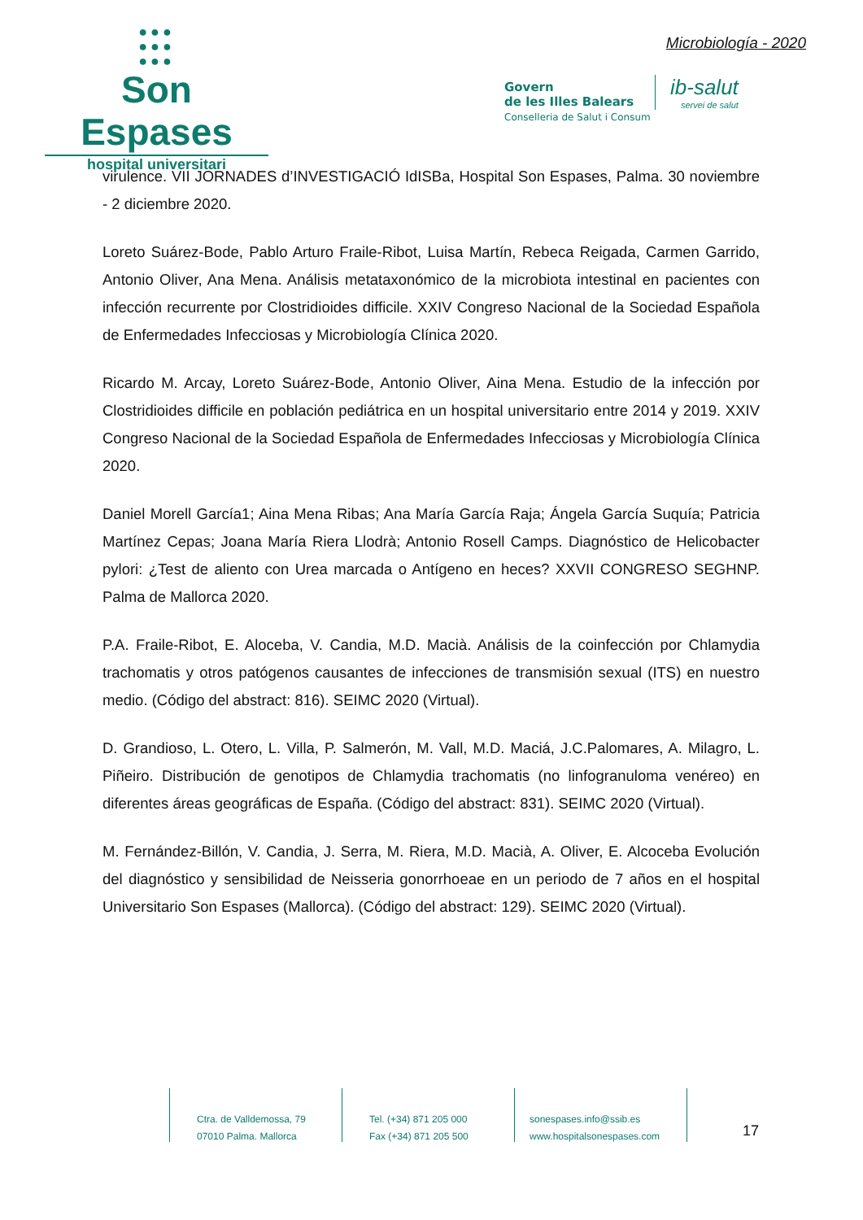●●●
●●●
●●●
Son Espases
hospital universitari
Microbiología - 2020
Govern
de les Illes Balears
Conselleria de Salut i Consum
ib-salut
servei de salut
virulence. VII JORNADES d’INVESTIGACIÓ IdISBa, Hospital Son Espases, Palma. 30 noviembre - 2 diciembre 2020.
Loreto Suárez-Bode, Pablo Arturo Fraile-Ribot, Luisa Martín, Rebeca Reigada, Carmen Garrido, Antonio Oliver, Ana Mena. Análisis metataxonómico de la microbiota intestinal en pacientes con infección recurrente por Clostridioides difficile. XXIV Congreso Nacional de la Sociedad Española de Enfermedades Infecciosas y Microbiología Clínica 2020.
Ricardo M. Arcay, Loreto Suárez-Bode, Antonio Oliver, Aina Mena. Estudio de la infección por Clostridioides difficile en población pediátrica en un hospital universitario entre 2014 y 2019. XXIV Congreso Nacional de la Sociedad Española de Enfermedades Infecciosas y Microbiología Clínica 2020.
Daniel Morell García1; Aina Mena Ribas; Ana María García Raja; Ángela García Suquía; Patricia Martínez Cepas; Joana María Riera Llodrà; Antonio Rosell Camps. Diagnóstico de Helicobacter pylori: ¿Test de aliento con Urea marcada o Antígeno en heces? XXVII CONGRESO SEGHNP. Palma de Mallorca 2020.
P.A. Fraile-Ribot, E. Aloceba, V. Candia, M.D. Macià. Análisis de la coinfección por Chlamydia trachomatis y otros patógenos causantes de infecciones de transmisión sexual (ITS) en nuestro medio. (Código del abstract: 816). SEIMC 2020 (Virtual).
D. Grandioso, L. Otero, L. Villa, P. Salmerón, M. Vall, M.D. Maciá, J.C.Palomares, A. Milagro, L. Piñeiro. Distribución de genotipos de Chlamydia trachomatis (no linfogranuloma venéreo) en diferentes áreas geográficas de España. (Código del abstract: 831). SEIMC 2020 (Virtual).
M. Fernández-Billón, V. Candia, J. Serra, M. Riera, M.D. Macià, A. Oliver, E. Alcoceba Evolución del diagnóstico y sensibilidad de Neisseria gonorrhoeae en un periodo de 7 años en el hospital Universitario Son Espases (Mallorca). (Código del abstract: 129). SEIMC 2020 (Virtual).
Ctra. de Valldemossa, 79
07010 Palma. Mallorca
Tel. (+34) 871 205 000
Fax (+34) 871 205 500
sonespases.info@ssib.es
www.hospitalsonespases.com
17